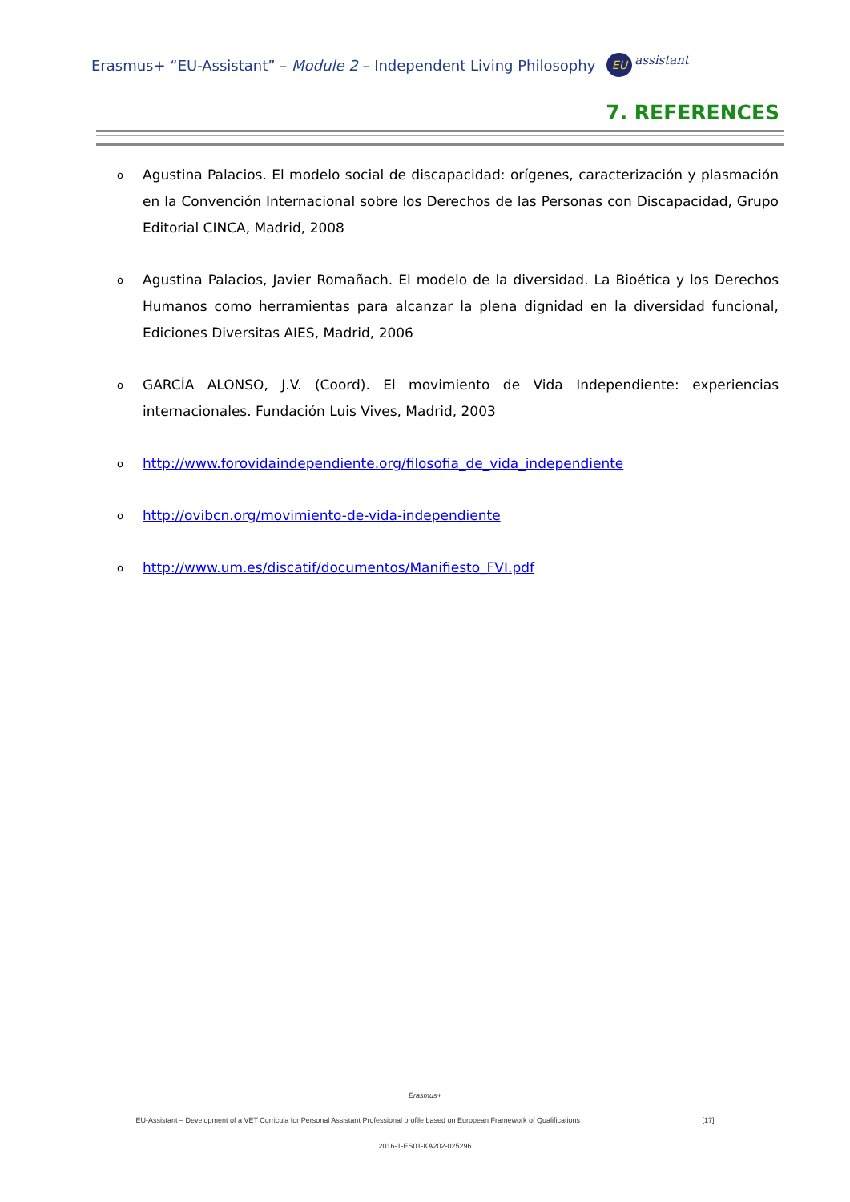Erasmus+ “EU-Assistant” – Module 2 – Independent Living Philosophy EU assistant
7. REFERENCES
o Agustina Palacios. El modelo social de discapacidad: orígenes, caracterización y plasmación en la Convención Internacional sobre los Derechos de las Personas con Discapacidad, Grupo Editorial CINCA, Madrid, 2008
o Agustina Palacios, Javier Romañach. El modelo de la diversidad. La Bioética y los Derechos Humanos como herramientas para alcanzar la plena dignidad en la diversidad funcional, Ediciones Diversitas AIES, Madrid, 2006
o GARCÍA ALONSO, J.V. (Coord). El movimiento de Vida Independiente: experiencias internacionales. Fundación Luis Vives, Madrid, 2003
ohttp://www.forovidaindependiente.org/filosofia_de_vida_independiente
ohttp://ovibcn.org/movimiento-de-vida-independiente
ohttp://www.um.es/discatif/documentos/Manifiesto_FVI.pdf
Erasmus+
EU-Assistant – Development of a VET Curricula for Personal Assistant Professional profile based on European Framework of Qualifications [17]
2016-1-ES01-KA202-025296